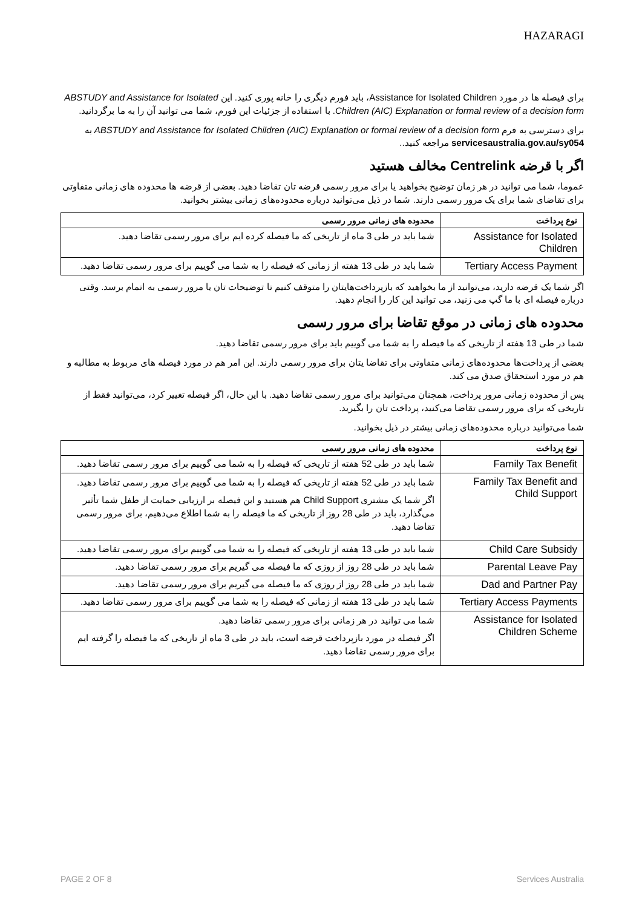HAZARAGI
برای فیصله ها در مورد Assistance for Isolated Children، باید فورم دیگری را خانه پوری کنید. این ABSTUDY and Assistance for Isolated Children (AIC) Explanation or formal review of a decision form. با استفاده از جزئیات این فورم، شما می توانید آن را به ما برگردانید.
برای دسترسی به فرم ABSTUDY and Assistance for Isolated Children (AIC) Explanation or formal review of a decision form به servicesaustralia.gov.au/sy054 مراجعه کنید..
اگر با قرضه Centrelink مخالف هستید
عموما، شما می توانید در هر زمان توضیح بخواهید یا برای مرور رسمی قرضه تان تقاضا دهید. بعضی از قرضه ها محدوده های زمانی متفاوتی برای تقاضای شما برای یک مرور رسمی دارند. شما در ذیل می‌توانید درباره محدوده‌های زمانی بیشتر بخوانید.
| نوع پرداخت | محدوده های زمانی مرور رسمی |
| --- | --- |
| Assistance for Isolated Children | شما باید در طی 3 ماه از تاریخی که ما فیصله کرده ایم برای مرور رسمی تقاضا دهید. |
| Tertiary Access Payment | شما باید در طی 13 هفته از زمانی که فیصله را به شما می گوییم برای مرور رسمی تقاضا دهید. |
اگر شما یک قرضه دارید، می‌توانید از ما بخواهید که بازپرداخت‌هایتان را متوقف کنیم تا توضیحات تان یا مرور رسمی به اتمام برسد. وقتی درباره فیصله ای با ما گپ می زنید، می توانید این کار را انجام دهید.
محدوده های زمانی در موقع تقاضا برای مرور رسمی
شما در طی 13 هفته از تاریخی که ما فیصله را به شما می گوییم باید برای مرور رسمی تقاضا دهید.
بعضی از پرداخت‌ها محدوده‌های زمانی متفاوتی برای تقاضا یتان برای مرور رسمی دارند. این امر هم در مورد فیصله های مربوط به مطالبه و هم در مورد استحقاق صدق می کند.
پس از محدوده زمانی مرور پرداخت، همچنان می‌توانید برای مرور رسمی تقاضا دهید. با این حال، اگر فیصله تغییر کرد، می‌توانید فقط از تاریخی که برای مرور رسمی تقاضا می‌کنید، پرداخت تان را بگیرید.
شما می‌توانید درباره محدوده‌های زمانی بیشتر در ذیل بخوانید.
| نوع پرداخت | محدوده های زمانی مرور رسمی |
| --- | --- |
| Family Tax Benefit | شما باید در طی 52 هفته از تاریخی که فیصله را به شما می گوییم برای مرور رسمی تقاضا دهید. |
| Family Tax Benefit and Child Support | شما باید در طی 52 هفته از تاریخی که فیصله را به شما می گوییم برای مرور رسمی تقاضا دهید. اگر شما یک مشتری Child Support هم هستید و این فیصله بر ارزیابی حمایت از طفل شما تأثیر می‌گذارد، باید در طی 28 روز از تاریخی که ما فیصله را به شما اطلاع می‌دهیم، برای مرور رسمی تقاضا دهید. |
| Child Care Subsidy | شما باید در طی 13 هفته از تاریخی که فیصله را به شما می گوییم برای مرور رسمی تقاضا دهید. |
| Parental Leave Pay | شما باید در طی 28 روز از روزی که ما فیصله می گیریم برای مرور رسمی تقاضا دهید. |
| Dad and Partner Pay | شما باید در طی 28 روز از روزی که ما فیصله می گیریم برای مرور رسمی تقاضا دهید. |
| Tertiary Access Payments | شما باید در طی 13 هفته از زمانی که فیصله را به شما می گوییم برای مرور رسمی تقاضا دهید. |
| Assistance for Isolated Children Scheme | شما می توانید در هر زمانی برای مرور رسمی تقاضا دهید. اگر فیصله در مورد بازپرداخت قرضه است، باید در طی 3 ماه از تاریخی که ما فیصله را گرفته ایم برای مرور رسمی تقاضا دهید. |
PAGE 2 OF 8 Services Australia